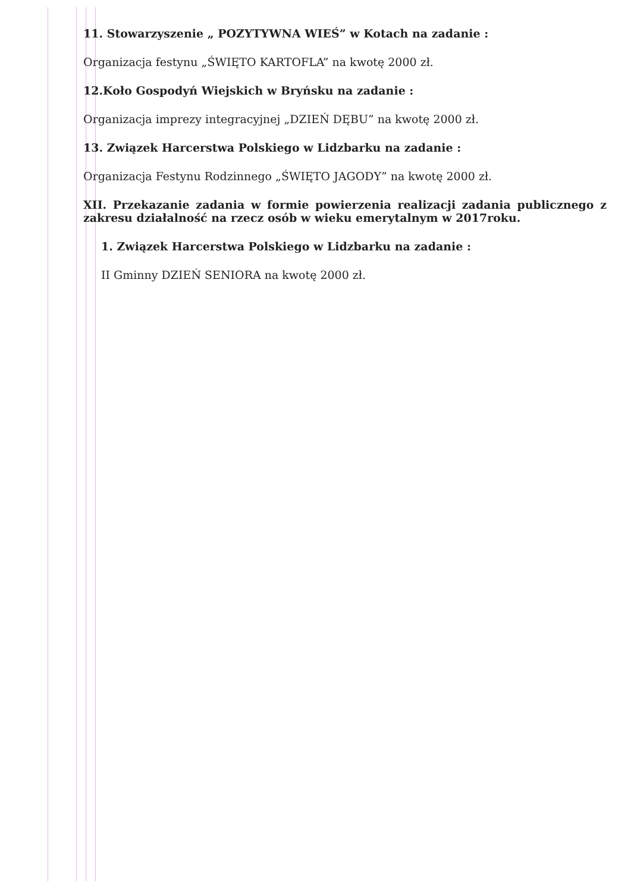11. Stowarzyszenie „ POZYTYWNA WIEŚ” w Kotach na zadanie :
Organizacja festynu „ŚWIĘTO KARTOFLA” na kwotę 2000 zł.
12.Koło Gospodyń Wiejskich w Bryńsku na zadanie :
Organizacja imprezy integracyjnej „DZIEŃ DĘBU” na kwotę 2000 zł.
13. Związek Harcerstwa Polskiego w Lidzbarku na zadanie :
Organizacja Festynu Rodzinnego „ŚWIĘTO JAGODY” na kwotę 2000 zł.
XII. Przekazanie zadania w formie powierzenia realizacji zadania publicznego z zakresu działalność na rzecz osób w wieku emerytalnym w 2017roku.
1. Związek Harcerstwa Polskiego w Lidzbarku na zadanie :
II Gminny DZIEŃ SENIORA na kwotę 2000 zł.